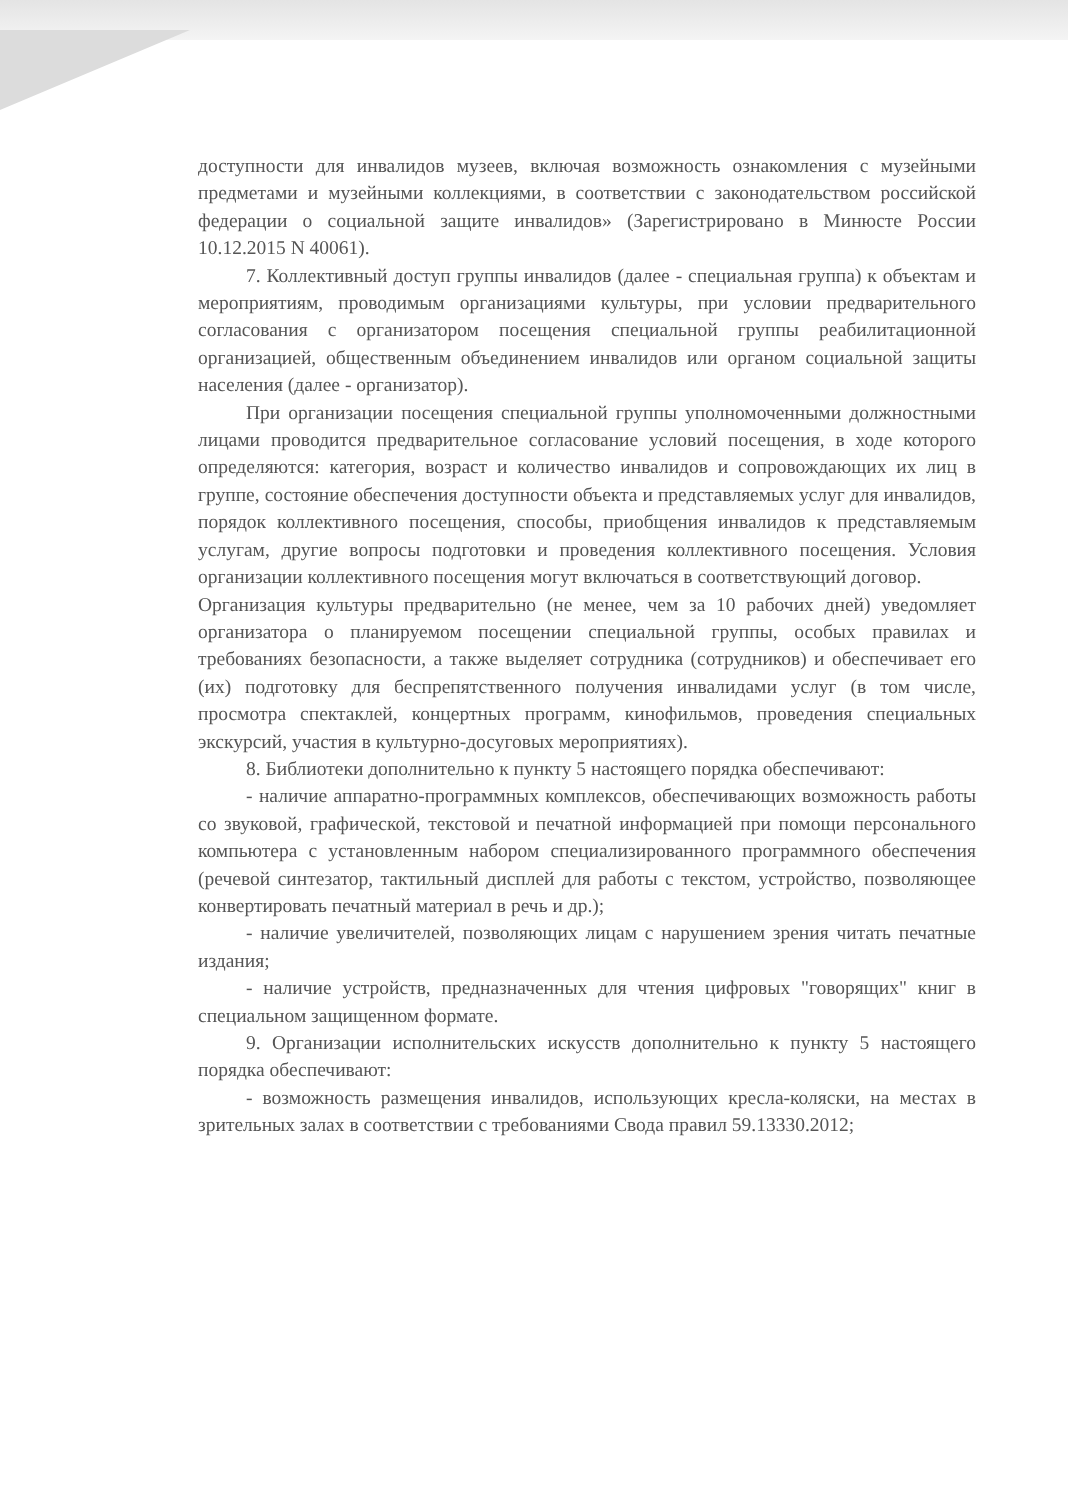доступности для инвалидов музеев, включая возможность ознакомления с музейными предметами и музейными коллекциями, в соответствии с законодательством российской федерации о социальной защите инвалидов» (Зарегистрировано в Минюсте России 10.12.2015 N 40061).
7. Коллективный доступ группы инвалидов (далее - специальная группа) к объектам и мероприятиям, проводимым организациями культуры, при условии предварительного согласования с организатором посещения специальной группы реабилитационной организацией, общественным объединением инвалидов или органом социальной защиты населения (далее - организатор).
При организации посещения специальной группы уполномоченными должностными лицами проводится предварительное согласование условий посещения, в ходе которого определяются: категория, возраст и количество инвалидов и сопровождающих их лиц в группе, состояние обеспечения доступности объекта и представляемых услуг для инвалидов, порядок коллективного посещения, способы, приобщения инвалидов к представляемым услугам, другие вопросы подготовки и проведения коллективного посещения. Условия организации коллективного посещения могут включаться в соответствующий договор.
Организация культуры предварительно (не менее, чем за 10 рабочих дней) уведомляет организатора о планируемом посещении специальной группы, особых правилах и требованиях безопасности, а также выделяет сотрудника (сотрудников) и обеспечивает его (их) подготовку для беспрепятственного получения инвалидами услуг (в том числе, просмотра спектаклей, концертных программ, кинофильмов, проведения специальных экскурсий, участия в культурно-досуговых мероприятиях).
8. Библиотеки дополнительно к пункту 5 настоящего порядка обеспечивают:
- наличие аппаратно-программных комплексов, обеспечивающих возможность работы со звуковой, графической, текстовой и печатной информацией при помощи персонального компьютера с установленным набором специализированного программного обеспечения (речевой синтезатор, тактильный дисплей для работы с текстом, устройство, позволяющее конвертировать печатный материал в речь и др.);
- наличие увеличителей, позволяющих лицам с нарушением зрения читать печатные издания;
- наличие устройств, предназначенных для чтения цифровых "говорящих" книг в специальном защищенном формате.
9. Организации исполнительских искусств дополнительно к пункту 5 настоящего порядка обеспечивают:
- возможность размещения инвалидов, использующих кресла-коляски, на местах в зрительных залах в соответствии с требованиями Свода правил 59.13330.2012;